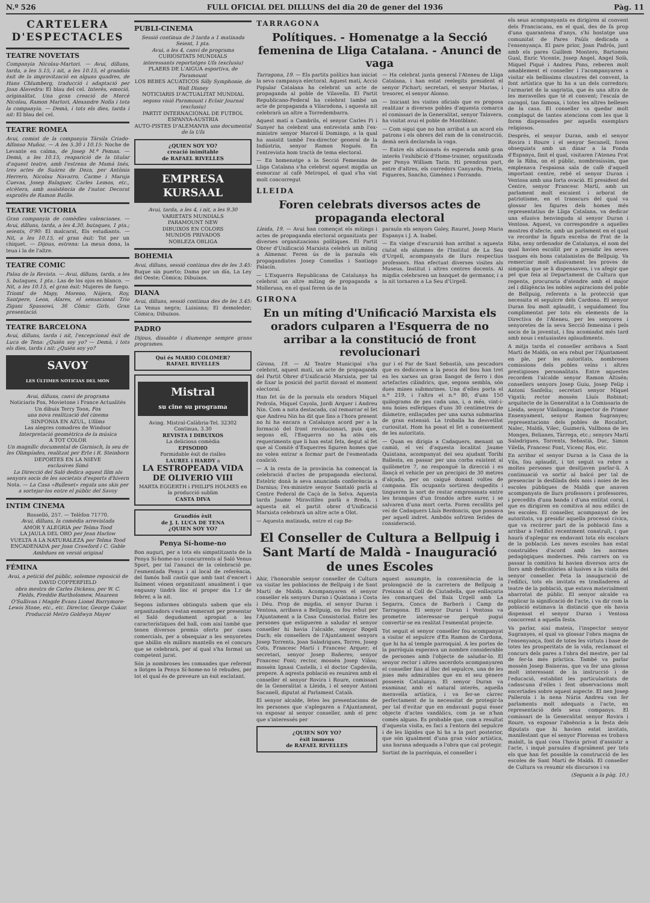N.º 526 FULL OFICIAL DEL DILLUNS del dia 20 de gener del 1936 Pàg. 11
CARTELERA D'ESPECTACLES
TEATRE NOVETATS
Companyia Nicolau-Martori. — Avui, dilluns, tarda, a les 5.15, i nit, a les 10.15, el grandiós èxit de la improvització en alguns quadres, de Hans Chlumberg, traducció i adaptació per Joan Alavedra: El blau del cel. Interès, emoció, originalitat. Una gran creació de Mercè Nicolau, Ramon Martori, Alexandre Nolla i tota la companyia. — Demà, i tots els dies, tarda i nit: El blau del cel.
TEATRE ROMEA
Avui, comiat de la companyia Társila Criado-Alfonso Muñoz. — A les 5.30 i 10.15: Noche de Levante en calma, de Josep M.ª Peman. — Demà, a les 10.15, reaparició de la titular d'aquest teatre, amb l'estrena de Mamá Inés, tres actes de Suárez de Deza, per Antònia Herrero, Nicolau Navarro, Carme i Maruja Cuevas, Josep Balaguer, Carles Lemos, etc., etcètera, amb assistència de l'autor. Decorat exprofés de Ramon Batlle.
TEATRE VICTORIA
Gran companyia de comèdies valencianes. — Avui, dilluns, tarda, a les 4.30, butaques, 1 pta.; seients, 0'90: El malcarat, Els estudiants. — Nit, a les 10.15, el gran èxit: Tot per un chiquet. — Dijous, estrena: La meua dona, la teua i la de l'altre.
TEATRE COMIC
Palau de la Revista. — Avui, dilluns, tarda, a les 5, butaques, 1 pta.: Las de los ojos en blanco. — Nit, a les 10.15, el gran èxit: Mujeres de fuego. Triomf de Mapy, Moreno, Nájera, Roy, Santpere, Leon, Alares, el sensacional Trio Zigani Spassowi, 36 Còmic Girls. Gran presentació.
TEATRE BARCELONA
Avui, dilluns, tarda i nit, l'excepcional èxit de Luca de Tena: ¿Quién soy yo? — Demà, i tots els dies, tarda i nit: ¿Quién soy yo?
SAVOY
LES ÚLTIMES NOTICIAS DEL MON
Avui, dilluns, canvi de programa
Noticiaris Fox, Movietone i France Actualités
Un dibuix Terry Toon, Fox
una nova realització del cinema
SINFONIA EN AZUL, Ufilms
Las alegres comadres de Windsor
Interpretació geomètrica de la música
A TOT COLOR
Un magnífic documental de Garnisch, la seu de les Olimpíades, realitzat per Erte i R. Steinborn
DEPORTES EN LA NIEVE
exclusives Simó
La Direcció del Saló dedica aquest film als senyors socis de les societats d'esports d'hivern
Nota. — La Casa «Bulleset» regala uns skis per a sortejar-los entre el públic del Savoy
INTIM CINEMA
Rosselló, 257. — Telèfon 71770.
Avui, dilluns, la comèdia arrevistada
AMOR Y ALEGRIA per Telma Tood
LA JAULA DEL ORO per Jean Harlow
VUELTA A LA NATURALEZA per Telma Tood
ENCADENADA per Joan Crawford i C. Gable
Ambdues en versió original
FÉMINA
Avui, a petició del públic, solemne reposició de
DAVID COPPERFIELD
obra mestra de Carles Dickens, per W. C. Fields, Freddie Bartholomew, Maureen O'Sullivan i Magde Evans Lionel Barrymore-Lewis Stone, etc., etc. Director, George Cukor. Producció Metro Goldwyn Mayer
PUBLI-CINEMA
Sessió continua de 3 tarda a 1 matinada Seient, 1 pta.
Avui, a les 4, canvi de programa
CURIOSITATS MUNDIALS
interessants reportatges Ufa (exclusiu)
PLAERS DE L'AIGUA esportiva, de Paramount
LOS BEBES ACUATICOS Silly Symphonie, de Walt Disney
NOTICIARIS D'ACTUALITAT MUNDIAL
segons visió Paramount i Eclair Journal (exclusiu)
PARTIT INTERNACIONAL DE FUTBOL ESPANYA-AUSTRIA
AUTO-PISTES D'ALEMANYA una documental de la Ufa
¿QUIEN SOY YO?
creació inimitable
de RAFAEL RIVELLES
EMPRESA KURSAAL
Avui, tarda, a les 4, i nit, a les 9.30
VARIETATS MUNDIALS
PARAMOUNT NEW
DIBUIXOS EN COLORS
MUNDOS PRIVADOS
NOBLEZA OBLIGA
BOHEMIA
Avui, dilluns, sessió continua des de les 3.45: Buque sin puerto; Dama por un día, La Ley del Oeste; Còmica; Dibuixos.
DIANA
Avui, dilluns, sessió continua des de les 3.45: La Venus negra; Luisiana; El demoledor; Còmica; Dibuixos.
PADRO
Dijous, dissabte i diumenge sempre grans programes.
Qui és MARIO COLOMER?
RAFAEL RIVELLES
Mistral
su cine su programa
Aving. Mistral-Calàbria-Tel. 32302
Continua, 3.30
REVISTA I DIBUIXOS
La deliciosa comèdia
EPISODIO
Formidable èxit de rialles
LAUREL i HARDY a
LA ESTROPEADA VIDA DE OLIVERIO VIII
MARTA EGGERTH i PHILIPS HOLMES en la producció sublim
CASTA DIVA
Grandiós èxit
de J. I. LUCA DE TENA
¿QUIEN SOY YO?
Penya Sí-home-no
Bon auguri, per a tots els simpatitzants de la Penya Sí-home-no i concurrents al Saló Venus Sport, per tal l'anunci de la celebració pe. l'esmentada Penya i al local de referència, del famós ball castís que amb tant d'encert i lluïment vénen organitzant anualment i que enguany tindrà lloc el proper dia 1.r de febrer, a la nit.
Segons informes obtinguts sabem que els organitzadors s'estan esmerant per presentar el Saló degudament apropiat a les característiques del ball, com així també que tenen diversos premis oferts per cases comercials, per a obsequiar a les senyoretes que abillin els millors mantells en el concurs que se celebrarà, per al qual s'ha format un competent jurat.
Són ja nombroses les comandes que referent a llotges la Penya Sí-home-no té rebudes, per tot el qual és de preveure un èxit esclatant.
TARRAGONA
Polítiques. - Homenatge a la Secció femenina de Lliga Catalana. - Anunci de vaga
Tarragona, 19. — Els partits polítics han iniciat la seva campanya electoral. Aquest matí, Acció Popular Catalana ha celebrat un acte de propaganda al poble de Vilavella. El Partit Republicano-Federal ha celebrat també un acte de propaganda a Vilarodona, i aquesta nit celebrarà un altre a Torredembarra.
Aquest matí a Cambrils, el senyor Carles Pi i Sunyer ha celebrat una entrevista amb l'ex-ministre senyor Marcel·lí Domingo, a la qual ha assistit també l'ex-director general de la Indústria, senyor Ramon Nogués. En l'entrevista hom tractà de tema electoral.
— En homenatge a la Secció Femenina de Lliga Catalana s'ha celebrat aquest migdia un esmorzar al cafè Metropol, el qual s'ha vist molt concorregut
— Ha celebrat junta general l'Ateneu de Lliga Catalana, i han estat reelegits president el senyor Pichart; secretari, el senyor Marias, i tresorer, el senyor Alonso.
— Iniciant les visites oficials que es proposa realitzar a diversos pobles d'aquesta comarca el comissari de la Generalitat, senyor Talavera, ha visitat avui el poble de Montblanc.
— Com sigui que no han arribat a un acord els patrons i els obrers del ram de la construcció, demà serà declarada la vaga.
— Entre els aficionats és esperada amb gran interès l'exhibició d'Home-trainer, organitzada per Penya William Tarin. Hi prendran part, entre d'altres, els corredors Canyardo, Prieto, Figueres, Sancho, Giménez i Ferrando.
LLEIDA
Foren celebrats diversos actes de propaganda electoral
Lleida, 19. — Avui han començat els mítings i actes de propaganda electoral organitzats per diverses organitzacions polítiques. El Partit Obrer d'Unificació Marxista celebrà un míting a Almenar. Feren ús de la paraula els propagandistes Josep Comellas i Santiago Palacín.
— L'Esquerra Republicana de Catalunya ha celebrat un altre míting de propaganda a Mollerusa, en el qual feren ús de la
paraula els senyors Galey, Rauret, Josep Maria Espanya i J. A. Isabel.
— En viatge d'excursió han arribat a aquesta ciutat els alumnes de l'Institut de La Seu d'Urgell, acompanyats de llurs respectius professors. Han efectuat diverses visites als Museus, Institut i altres centres docents. Al migdia celebraren un banquet de germanor, i a la nit tornaren a La Seu d'Urgell.
GIRONA
En un míting d'Unificació Marxista els oradors culparen a l'Esquerra de no arribar a la constitució de front revolucionari
Girona, 19. — Al Teatre Municipal s'ha celebrat, aquest matí, un acte de propaganda del Partit Obrer d'Unificació Marxista, per tal de fixar la posició del partit davant el moment electoral.
Han fet ús de la paraula els oradors Miquel Pedrola, Miquel Cayola, Jordi Arquer i Andreu Nin. Com a nota destacada, cal remarcar el fet que Andreu Nin ha dit que fins a l'hora present no hi ha encara a Catalunya acord per a la formació del front revolucionari, puix que, segons ell, l'Esquerra no ha atès els requeriments que li han estat fets, degut al fet que al Comitè d'Esquerres figuren homes que no volen entrar a formar part de l'esmentada coalició.
— A la resta de la província ha començat la celebració d'actes de propaganda electoral. Estelric donà la seva anunciada conferència a Darnius; l'ex-ministre senyor Santaló parlà al Centre Federal de Caçà de la Selva. Aquesta tarda Jaume Miravitlles parlà a Breda, i aquesta nit el partit obrer d'Unificació Marxista celebrarà un altre acte a Olot.
— Aquesta matinada, entre el cap Be-
gur i el Far de Sant Sebastià, uns pescadors que es dedicaven a la pesca del bou han tret en les xarxes un gran llangot de ferro i dos artefactes cilíndrics, que, segons sembla, són dues mines submarines. Una d'elles porta el n.º 219, i l'altra el n.º 80, d'uns 150 quilograms de pes cada una, i, a més, vint-i-nou boies esfèriques d'uns 30 centímetres de diàmetre, enllaçades per una xarxa submarina de gran extensió. La troballa ha desvetllat curiositat. Hom ha posat el fet a coneixement de les autoritats.
— Quan es dirigia a Cadaquers, menant un camió, el veí d'aquesta localitat Jaume Quintana, acompanyat del seu ajudant Toribi Ballesta, en passar per una corba existent al quilòmetre 7, no responguè la direcció i es llançà el vehicle per un precipici de 30 metres d'alçada, per on caigué donant voltes de campana. Els ocupants sortiren despedits i tingueren la sort de restar empresonats entre les branques d'un frondós arbre surer, i se salvaren d'una mort certa. Foren recollits pel veí de Cadaquers Lluís Berdoncis, que passava per aquell indret. Ambdós sofriren ferides de consideració.
El Conseller de Cultura a Bellpuig i Sant Martí de Maldà - Inauguració de unes Escoles
Ahir, l'honorable senyor conseller de Cultura va visitar les poblacions de Bellpuig i de Sant Martí de Maldà. Acompanyaren el senyor conseller els senyors Duran i Quintana i Costa i Déu. Prop de migdia, el senyor Duran i Ventosa, arribava a Bellpuig, on fou rebut per l'Ajuntament a la Casa Consistorial. Entre les persones que estigueren a saludar el senyor conseller hi havia l'alcalde, senyor Rogeli Duch; els consellers de l'Ajuntament senyors Josep Torrents, Joan Saladrigues, Torres, Josep Cots, Francesc Martí i Francesc Arquer; el secretari, senyor Josep Bañeres; senyor Francesc Font; rector, mossèn Josep Viñas; mossèn Ignasi Castells, i el doctor Capdevila, prepere. A aqresta població es reuniren amb el conseller el senyor Rovira i Roure, comissari de la Generalitat a Lleida, i el senyor Antoni Sacanell, diputat al Parlament Català.
El senyor alcalde, fetes les presentacions de les persones que s'aplegaren a l'Ajuntament, va exposar al senyor conseller, amb el prec que s'interessés per
¿QUIEN SOY YO?
èxit immens
de RAFAEL RIVELLES
aquest assumpte, la conveniència de la prolongació de la carretera de Bellpuig a Preixans al Coll de Ciutadella, que enllaçaria les comarques del Baix Urgell amb La Segarra, Conca de Barberà i Camp de Tarragona. El senyor Duran i Ventosa va prometre interessar-se perquè pugui convertir-se en realitat l'esmentat projecte.
Tot seguit el senyor conseller fou acompanyat a visitar el sepulcre d'En Ramon de Cardona, que hi ha al temple parroquial. A les portes de la parròquia esperava un nombre considerable de persones amb l'objecte de saludar-lo. El senyor rector i altres sacerdots acompanyaren el conseller fins al lloc del sepulcre, una de les joies més admirables que en el seu gènere posseeix Catalunya. El senyor Duran va examinar, amb el natural interès, aquella meravella artística, i va fer-se càrrec perfectament de la necessitat de protegir-la per tal d'evitar que en endavant pugui ésser objecte d'actes vandàlics, com ja se n'han comès alguns. Es probable que, com a resultat d'aquesta visita, es faci a l'entorn del sepulcre i de les làpides que hi ha a la part posterior, que són igualment d'una gran valor artística, una barana adequada a l'obra que cal protegir.
Sortint de la parròquia, el conseller i
els seus acompanyants es dirigiren al convent dels Franciscans, en el qual, des de fa prop d'una quarantena d'anys, s'hi hostatge una comunitat de Pares Paüls dedicada a l'ensenyança. El pare prior, Joan Padrós, junt amb els pares Guillem Montero, Bartomeu Gual, Enric Vicente, Josep Angel, Angel Solà, Miquel Piqué i Andreu Pons, reberen molt amablement el conseller i l'acompanyaren a visitar els bellíssims claustres del convent, la font artística que hi ha a un dels corredors; l'armariet de la sagristia, que és una altra de les meravelles que té el convent; l'escala de caragol, tan famosa, i totes les altres belleses de la casa. El conseller va quedar molt complagut de tantes atencions com les que li foren dispensades per aquells exemplars religiosos.
Després, el senyor Duran, amb el senyor Rovira i Roure i el senyor Secanell, foren obsequiats amb un dinar a la Fonda d'Espanya, finit el qual, visitaren l'Ateneu Prat de la Riba, on el públic, nombrosíssim, que emplenava l'espaiosa sala de cafè d'aquell important centre, rebé el senyor Duran i Ventosa amb una forta ovació. El president del Centre, senyor Francesc Martí, amb un parlament molt escaient i arborat de patriotisme, en el transcurs del qual va glossar les figures dels homes més representatius de Lliga Catalana, va dedicar una efusiva benvinguda al senyor Duran i Ventosa. Aquest, va correspondre a aquelles mostres d'afecte, amb un parlament en el qual va recordar la figura excelsa de Prat de la Riba, seny ordenador de Catalunya, el nom del qual havien escollit per a presidir les seves tasques els bons catalanistes de Bellpuig. Va remerciar molt efusivament les proves de simpatia que se li dispensaven, i va afegir que pel que feia al Departament de Cultura que regenta, procuraria d'atendre amb el major zel i diligència les nobles aspiracions del poble de Bellpuig, referents a la protecció que necessita el sepulcre dels Cardona. El senyor Duran fou molt aplaudit, i seguidament fou complimentat per tots els elements de la Directiva de l'Ateneu, per les senyores i senyoretes de la seva Secció femenina i pels socis de la joventut, i fou acomiadat més tard amb nous i entusiastes aplaudiments.
A mitja tarda el conseller arribava a Sant Martí de Maldà, on era rebut per l'Ajuntament en ple, per les autoritats, nombroses comissions dels pobles veïns i altres prestigioses personalitats. Entre aquestes recordem l'alcalde senyor Ramon Altisén; consellers senyors Josep Guiu, Josep Felip i Antoni Sanfeliu; secretari senyor Miquel Vigatà; rector mossèn Lluís Robinat; arquitecte de la Generalitat a la Comissaria de Lleida, senyor Vilallonga; inspector de Primer Ensenyament, senyor Ramon Sugranyes; representacions dels pobles de Rocafort, Nalec, Maldà, Vilec, Guimerà, Vallbona de les Monges, Belianes, Tàrrega, etc.; senyors Martí Saladrigues, Torrents, Sebastià, Duc, Simon Vilella, Francesc Font, Vicenç Ros, etc.
En arribar el senyor Duran a la Casa de la Vila, fou aplaudit, i tot seguit va rebre a moltes persones que desitjaven parlar-li. A continuació va sortir al balcó per tal de presenciar la desfilada dels nois i noies de les escoles públiques de Maldà que anaven acompanyats de llurs professors i professores, i precedits d'una banda i d'una entitat coral, i que es dirigiren en comitiva al nou edifici de les escoles. El conseller, acompanyat de les autoritats, va presidir aquella processó cívica, que va recórrer part de la població fins a arribar a l'edifici recentment construït, i que haurà d'aplegar en endavant tota els escolars de la població. Les noves escoles han estat construïdes d'acord amb les normes pedagògiques modernes. Pels carrers on va passar la comitiva hi havien diversos arcs de flors amb dedicatòries al·lusives a la visita del senyor conseller. Feta la inauguració de l'edifici, tots els invitats es traslladeren al teatre de la població, que estava materialment abarrotat de públic. El senyor alcalde va explicar la significació de l'acte, i va dir com la població estimava la distinció que els havia dispensat el senyor Duran i Ventosa concorrent a aquella festa.
Va parlar, així mateix, l'inspector senyor Sugranyes, el qual va glossar l'obra magna de l'ensenyança, font de totes les virtuts i base de totes les prosperitats de la vida, reclamant el concurs dels pares a l'obra del mestre, per tal de fer-la més pràctica. També va parlar mossèn Josep Baixeras, que va fer una glossa molt interessant de la instrucció i de l'educació, establint les particularitats de cadascuna d'elles i fent observacions molt encertades sobre aquest aspecte. El nen Josep Pallerola i la nena Núria Andreu van fer parlaments molt adequats a l'acte, en representació dels seus companys. El comissari de la Generalitat senyor Rovira i Roure, va exposar l'absència a la festa dels diputats que hi havien estat invitats, manifestant que el senyor Florensa es trobava malalt, la qual cosa l'havia privat d'assistir a l'acte, i inquè paraules d'agraïment per tots els que han fet possible la construcció de les escoles de Sant Martí de Maldà. El conseller de Cultura va resumir els discursos i va
(Segueix a la pàg. 10.)